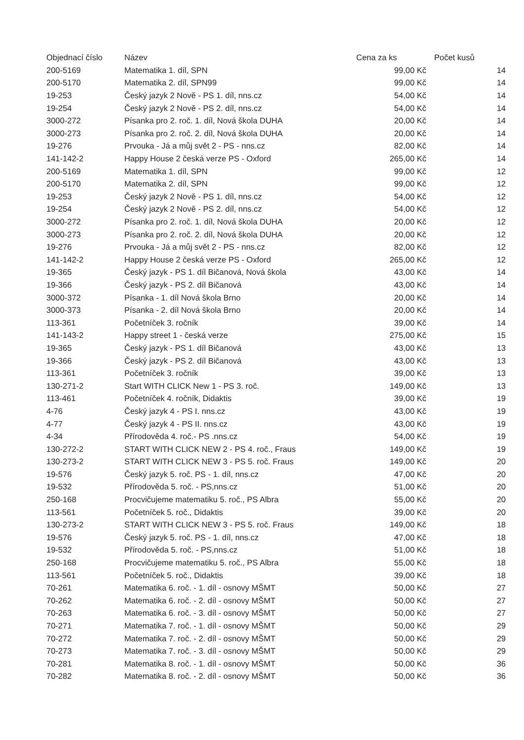| Objednací číslo | Název | Cena za ks | Počet kusů |
| --- | --- | --- | --- |
| 200-5169 | Matematika 1. díl, SPN | 99,00 Kč | 14 |
| 200-5170 | Matematika 2. díl, SPN99 | 99,00 Kč | 14 |
| 19-253 | Český jazyk 2 Nově - PS 1. díl, nns.cz | 54,00 Kč | 14 |
| 19-254 | Český jazyk 2 Nově - PS 2. díl, nns.cz | 54,00 Kč | 14 |
| 3000-272 | Písanka pro 2. roč. 1. díl, Nová škola DUHA | 20,00 Kč | 14 |
| 3000-273 | Písanka pro 2. roč. 2. díl, Nová škola DUHA | 20,00 Kč | 14 |
| 19-276 | Prvouka - Já a můj svět 2 - PS - nns.cz | 82,00 Kč | 14 |
| 141-142-2 | Happy House 2 česká verze PS - Oxford | 265,00 Kč | 14 |
| 200-5169 | Matematika 1. díl, SPN | 99,00 Kč | 12 |
| 200-5170 | Matematika 2. díl, SPN | 99,00 Kč | 12 |
| 19-253 | Český jazyk 2 Nově - PS 1. díl, nns.cz | 54,00 Kč | 12 |
| 19-254 | Český jazyk 2 Nově - PS 2. díl, nns.cz | 54,00 Kč | 12 |
| 3000-272 | Písanka pro 2. roč. 1. díl, Nová škola DUHA | 20,00 Kč | 12 |
| 3000-273 | Písanka pro 2. roč. 2. díl, Nová škola DUHA | 20,00 Kč | 12 |
| 19-276 | Prvouka - Já a můj svět 2 - PS - nns.cz | 82,00 Kč | 12 |
| 141-142-2 | Happy House 2 česká verze PS - Oxford | 265,00 Kč | 12 |
| 19-365 | Český jazyk - PS 1. díl Bičanová, Nová škola | 43,00 Kč | 14 |
| 19-366 | Český jazyk - PS 2. díl Bičanová | 43,00 Kč | 14 |
| 3000-372 | Písanka - 1. díl Nová škola Brno | 20,00 Kč | 14 |
| 3000-373 | Písanka - 2. díl Nová škola Brno | 20,00 Kč | 14 |
| 113-361 | Početníček 3. ročník | 39,00 Kč | 14 |
| 141-143-2 | Happy street 1 - česká verze | 275,00 Kč | 15 |
| 19-365 | Český jazyk - PS 1. díl Bičanová | 43,00 Kč | 13 |
| 19-366 | Český jazyk - PS 2. díl Bičanová | 43,00 Kč | 13 |
| 113-361 | Početníček 3. ročník | 39,00 Kč | 13 |
| 130-271-2 | Start WITH CLICK New 1 - PS 3. roč. | 149,00 Kč | 13 |
| 113-461 | Početníček 4. ročník, Didaktis | 39,00 Kč | 19 |
| 4-76 | Český jazyk 4 - PS I. nns.cz | 43,00 Kč | 19 |
| 4-77 | Český jazyk 4 - PS II. nns.cz | 43,00 Kč | 19 |
| 4-34 | Přírodověda 4. roč.- PS .nns.cz | 54,00 Kč | 19 |
| 130-272-2 | START WITH CLICK NEW 2 - PS 4. roč., Fraus | 149,00 Kč | 19 |
| 130-273-2 | START WITH CLICK NEW 3 - PS 5. roč. Fraus | 149,00 Kč | 20 |
| 19-576 | Český jazyk 5. roč. PS - 1. díl, nns.cz | 47,00 Kč | 20 |
| 19-532 | Přírodověda 5. roč. - PS,nns.cz | 51,00 Kč | 20 |
| 250-168 | Procvičujeme matematiku 5. roč., PS Albra | 55,00 Kč | 20 |
| 113-561 | Početníček 5. roč., Didaktis | 39,00 Kč | 20 |
| 130-273-2 | START WITH CLICK NEW 3 - PS 5. roč. Fraus | 149,00 Kč | 18 |
| 19-576 | Český jazyk 5. roč. PS - 1. díl, nns.cz | 47,00 Kč | 18 |
| 19-532 | Přírodověda 5. roč. - PS,nns.cz | 51,00 Kč | 18 |
| 250-168 | Procvičujeme matematiku 5. roč., PS Albra | 55,00 Kč | 18 |
| 113-561 | Početníček 5. roč., Didaktis | 39,00 Kč | 18 |
| 70-261 | Matematika 6. roč. - 1. díl - osnovy MŠMT | 50,00 Kč | 27 |
| 70-262 | Matematika 6. roč. - 2. díl - osnovy MŠMT | 50,00 Kč | 27 |
| 70-263 | Matematika 6. roč. - 3. díl - osnovy MŠMT | 50,00 Kč | 27 |
| 70-271 | Matematika 7. roč. - 1. díl - osnovy MŠMT | 50,00 Kč | 29 |
| 70-272 | Matematika 7. roč. - 2. díl - osnovy MŠMT | 50,00 Kč | 29 |
| 70-273 | Matematika 7. roč. - 3. díl - osnovy MŠMT | 50,00 Kč | 29 |
| 70-281 | Matematika 8. roč. - 1. díl - osnovy MŠMT | 50,00 Kč | 36 |
| 70-282 | Matematika 8. roč. - 2. díl - osnovy MŠMT | 50,00 Kč | 36 |